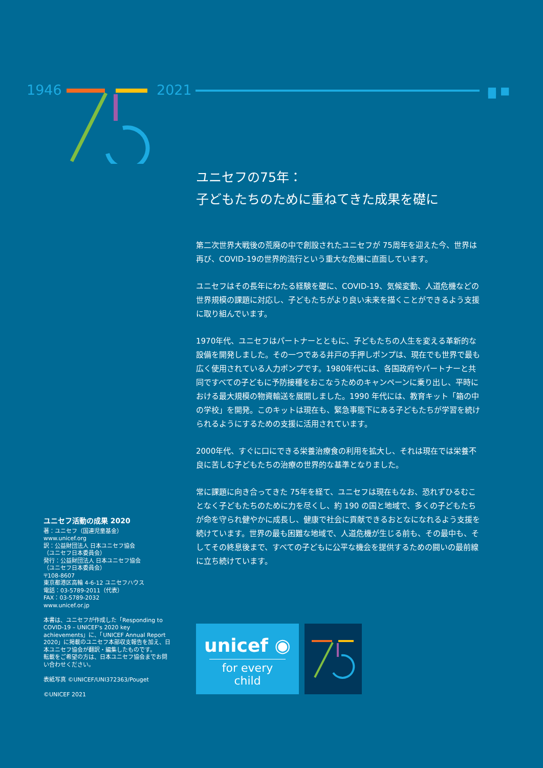1946 2021 ■ ■ ■
ユニセフの75年：
子どもたちのために重ねてきた成果を礎に
第二次世界大戦後の荒廃の中で創設されたユニセフが 75周年を迎えた今、世界は再び、COVID-19の世界的流行という重大な危機に直面しています。
ユニセフはその長年にわたる経験を礎に、COVID-19、気候変動、人道危機などの世界規模の課題に対応し、子どもたちがより良い未来を描くことができるよう支援に取り組んでいます。
1970年代、ユニセフはパートナーとともに、子どもたちの人生を変える革新的な設備を開発しました。その一つである井戸の手押しポンプは、現在でも世界で最も広く使用されている人力ポンプです。1980年代には、各国政府やパートナーと共同ですべての子どもに予防接種をおこなうためのキャンペーンに乗り出し、平時における最大規模の物資輸送を展開しました。1990 年代には、教育キット「箱の中の学校」を開発。このキットは現在も、緊急事態下にある子どもたちが学習を続けられるようにするための支援に活用されています。
2000年代、すぐに口にできる栄養治療食の利用を拡大し、それは現在では栄養不良に苦しむ子どもたちの治療の世界的な基準となりました。
常に課題に向き合ってきた 75年を経て、ユニセフは現在もなお、恐れずひるむことなく子どもたちのために力を尽くし、約 190 の国と地域で、多くの子どもたちが命を守られ健やかに成長し、健康で社会に貢献できるおとなになれるよう支援を続けています。世界の最も困難な地域で、人道危機が生じる前も、その最中も、そしてその終息後まで、すべての子どもに公平な機会を提供するための闘いの最前線に立ち続けています。
ユニセフ活動の成果 2020
著：ユニセフ（国連児童基金）
www.unicef.org
訳：公益財団法人 日本ユニセフ協会
（ユニセフ日本委員会）
発行：公益財団法人 日本ユニセフ協会
（ユニセフ日本委員会）
〒108-8607
東京都港区高輪 4-6-12 ユニセフハウス
電話：03-5789-2011（代表）
FAX：03-5789-2032
www.unicef.or.jp
本書は、ユニセフが作成した「Responding to COVID-19 – UNICEF's 2020 key achievements」に、「UNICEF Annual Report 2020」に掲載のユニセフ本部収支報告を加え、日本ユニセフ協会が翻訳・編集したものです。
転載をご希望の方は、日本ユニセフ協会までお問い合わせください。
表紙写真 ©UNICEF/UNI372363/Pouget
©UNICEF 2021
unicef ◉
for every child